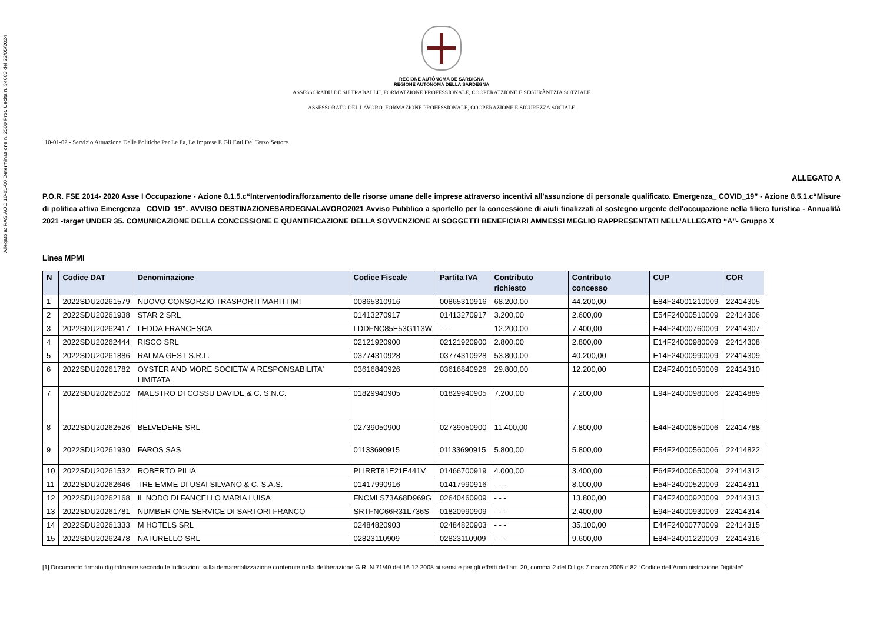Allegato a: RAS AOO 10-01-00 Determinazione n. 2500 Prot. Uscita n. 34683 del 22/05/2024
REGIONE AUTÒNOMA DE SARDIGNA
REGIONE AUTONOMA DELLA SARDEGNA
ASSESSORADU DE SU TRABALLU, FORMATZIONE PROFESSIONALE, COOPERATZIONE E SEGURÀNTZIA SOTZIALE
ASSESSORATO DEL LAVORO, FORMAZIONE PROFESSIONALE, COOPERAZIONE E SICUREZZA SOCIALE
10-01-02 - Servizio Attuazione Delle Politiche Per Le Pa, Le Imprese E Gli Enti Del Terzo Settore
ALLEGATO A
P.O.R. FSE 2014- 2020 Asse I Occupazione - Azione 8.1.5.c“Interventodirafforzamento delle risorse umane delle imprese attraverso incentivi all'assunzione di personale qualificato. Emergenza_ COVID_19” - Azione 8.5.1.c“Misure di politica attiva Emergenza_ COVID_19”. AVVISO DESTINAZIONESARDEGNALAVORO2021 Avviso Pubblico a sportello per la concessione di aiuti finalizzati al sostegno urgente dell'occupazione nella filiera turistica - Annualità 2021 -target UNDER 35. COMUNICAZIONE DELLA CONCESSIONE E QUANTIFICAZIONE DELLA SOVVENZIONE AI SOGGETTI BENEFICIARI AMMESSI MEGLIO RAPPRESENTATI NELL’ALLEGATO “A”- Gruppo X
Linea MPMI
| N | Codice DAT | Denominazione | Codice Fiscale | Partita IVA | Contributo richiesto | Contributo concesso | CUP | COR |
| --- | --- | --- | --- | --- | --- | --- | --- | --- |
| 1 | 2022SDU20261579 | NUOVO CONSORZIO TRASPORTI MARITTIMI | 00865310916 | 00865310916 | 68.200,00 | 44.200,00 | E84F24001210009 | 22414305 |
| 2 | 2022SDU20261938 | STAR 2 SRL | 01413270917 | 01413270917 | 3.200,00 | 2.600,00 | E54F24000510009 | 22414306 |
| 3 | 2022SDU20262417 | LEDDA FRANCESCA | LDDFNC85E53G113W | - - - | 12.200,00 | 7.400,00 | E44F24000760009 | 22414307 |
| 4 | 2022SDU20262444 | RISCO SRL | 02121920900 | 02121920900 | 2.800,00 | 2.800,00 | E14F24000980009 | 22414308 |
| 5 | 2022SDU20261886 | RALMA GEST S.R.L. | 03774310928 | 03774310928 | 53.800,00 | 40.200,00 | E14F24000990009 | 22414309 |
| 6 | 2022SDU20261782 | OYSTER AND MORE SOCIETA' A RESPONSABILITA' LIMITATA | 03616840926 | 03616840926 | 29.800,00 | 12.200,00 | E24F24001050009 | 22414310 |
| 7 | 2022SDU20262502 | MAESTRO DI COSSU DAVIDE & C. S.N.C. | 01829940905 | 01829940905 | 7.200,00 | 7.200,00 | E94F24000980006 | 22414889 |
| 8 | 2022SDU20262526 | BELVEDERE SRL | 02739050900 | 02739050900 | 11.400,00 | 7.800,00 | E44F24000850006 | 22414788 |
| 9 | 2022SDU20261930 | FAROS SAS | 01133690915 | 01133690915 | 5.800,00 | 5.800,00 | E54F24000560006 | 22414822 |
| 10 | 2022SDU20261532 | ROBERTO PILIA | PLIRRT81E21E441V | 01466700919 | 4.000,00 | 3.400,00 | E64F24000650009 | 22414312 |
| 11 | 2022SDU20262646 | TRE EMME DI USAI SILVANO & C. S.A.S. | 01417990916 | 01417990916 | - - - | 8.000,00 | E54F24000520009 | 22414311 |
| 12 | 2022SDU20262168 | IL NODO DI FANCELLO MARIA LUISA | FNCMLS73A68D969G | 02640460909 | - - - | 13.800,00 | E94F24000920009 | 22414313 |
| 13 | 2022SDU20261781 | NUMBER ONE SERVICE DI SARTORI FRANCO | SRTFNC66R31L736S | 01820990909 | - - - | 2.400,00 | E94F24000930009 | 22414314 |
| 14 | 2022SDU20261333 | M HOTELS SRL | 02484820903 | 02484820903 | - - - | 35.100,00 | E44F24000770009 | 22414315 |
| 15 | 2022SDU20262478 | NATURELLO SRL | 02823110909 | 02823110909 | - - - | 9.600,00 | E84F24001220009 | 22414316 |
[1] Documento firmato digitalmente secondo le indicazioni sulla dematerializzazione contenute nella deliberazione G.R. N.71/40 del 16.12.2008 ai sensi e per gli effetti dell’art. 20, comma 2 del D.Lgs 7 marzo 2005 n.82 “Codice dell’Amministrazione Digitale”.